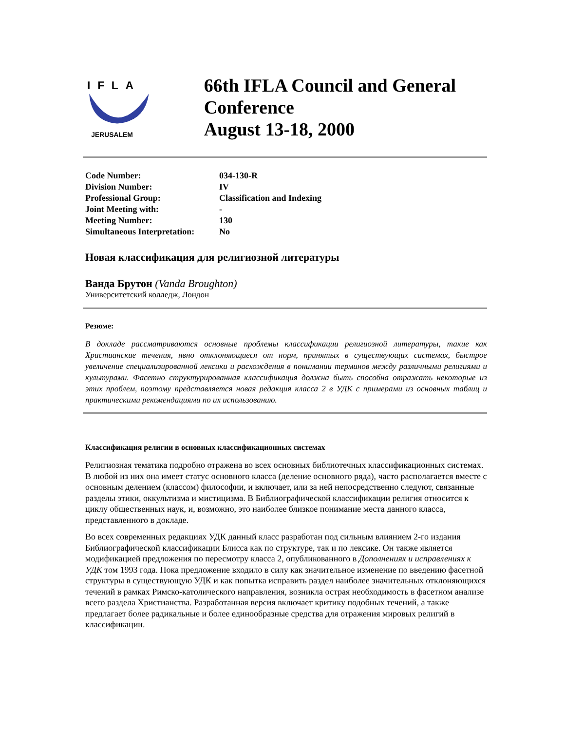IFLA
2000
JERUSALEM
66th IFLA Council and General Conference
August 13-18, 2000
| Code Number: | 034-130-R |
| Division Number: | IV |
| Professional Group: | Classification and Indexing |
| Joint Meeting with: | - |
| Meeting Number: | 130 |
| Simultaneous Interpretation: | No |
Новая классификация для религиозной литературы
Ванда Брутон (Vanda Broughton)
Университетский колледж, Лондон
Резюме:
В докладе рассматриваются основные проблемы классификации религиозной литературы, такие как Христианские течения, явно отклоняющиеся от норм, принятых в существующих системах, быстрое увеличение специализированной лексики и расхождения в понимании терминов между различными религиями и культурами. Фасетно структурированная классификация должна быть способна отражать некоторые из этих проблем, поэтому представляется новая редакция класса 2 в УДК с примерами из основных таблиц и практическими рекомендациями по их использованию.
Классификация религии в основных классификационных системах
Религиозная тематика подробно отражена во всех основных библиотечных классификационных системах. В любой из них она имеет статус основного класса (деление основного ряда), часто располагается вместе с основным делением (классом) философии, и включает, или за ней непосредственно следуют, связанные разделы этики, оккультизма и мистицизма. В Библиографической классификации религия относится к циклу общественных наук, и, возможно, это наиболее близкое понимание места данного класса, представленного в докладе.
Во всех современных редакциях УДК данный класс разработан под сильным влиянием 2-го издания Библиографической классификации Блисса как по структуре, так и по лексике. Он также является модификацией предложения по пересмотру класса 2, опубликованного в Дополнениях и исправлениях к УДК том 1993 года. Пока предложение входило в силу как значительное изменение по введению фасетной структуры в существующую УДК и как попытка исправить раздел наиболее значительных отклоняющихся течений в рамках Римско-католического направления, возникла острая необходимость в фасетном анализе всего раздела Христианства. Разработанная версия включает критику подобных течений, а также предлагает более радикальные и более единообразные средства для отражения мировых религий в классификации.